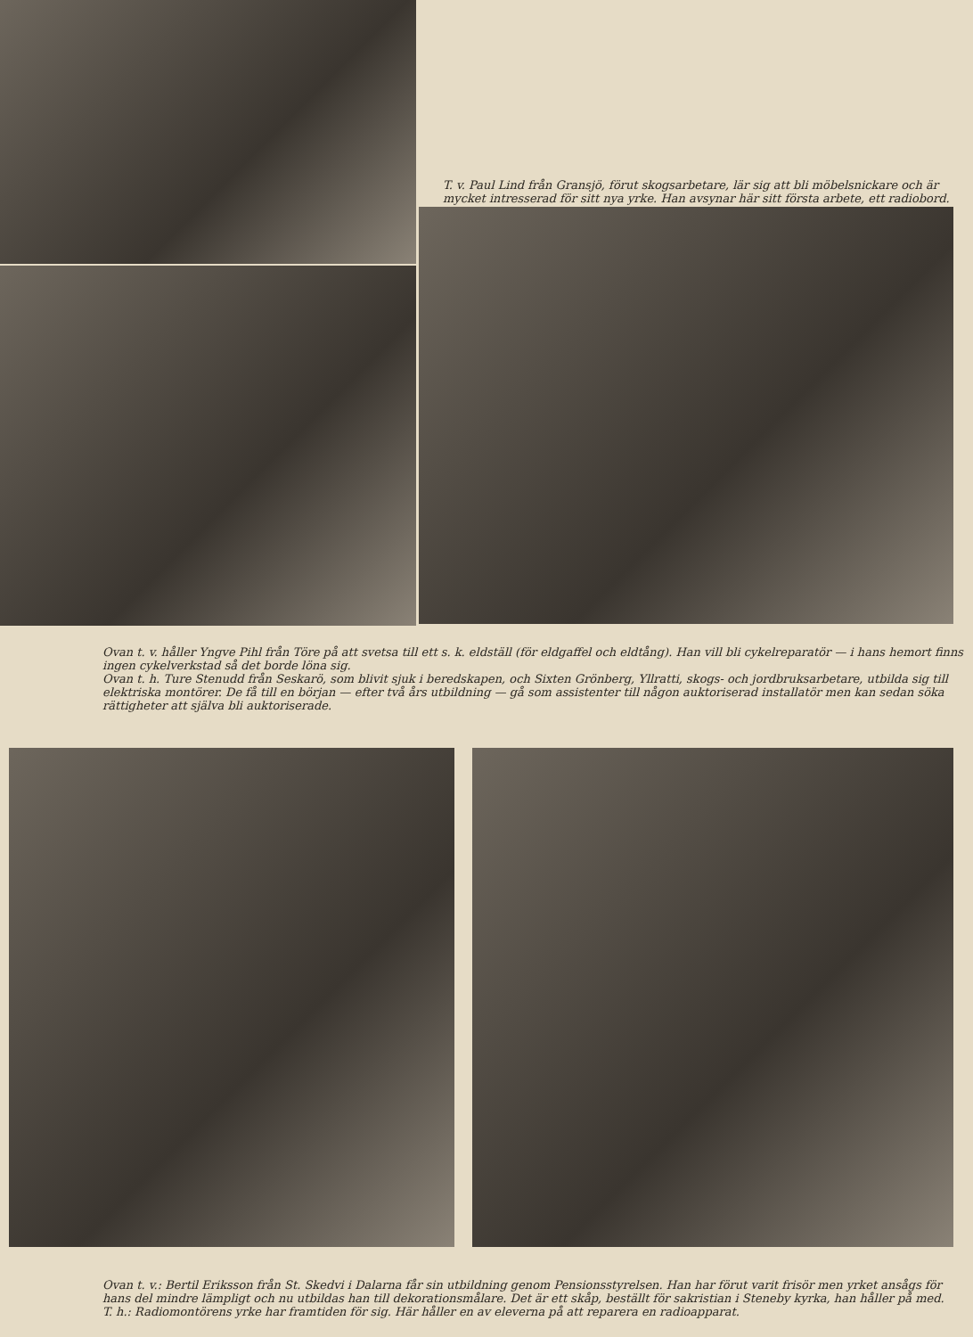T. v. Paul Lind från Gransjö, förut skogsarbetare, lär sig att bli möbelsnickare och är mycket intresserad för sitt nya yrke. Han avsynar här sitt första arbete, ett radiobord.
Ovan t. v. håller Yngve Pihl från Töre på att svetsa till ett s. k. eldställ (för eldgaffel och eldtång). Han vill bli cykelreparatör — i hans hemort finns ingen cykelverkstad så det borde löna sig.
Ovan t. h. Ture Stenudd från Seskarö, som blivit sjuk i beredskapen, och Sixten Grönberg, Yllratti, skogs- och jordbruksarbetare, utbilda sig till elektriska montörer. De få till en början — efter två års utbildning — gå som assistenter till någon auktoriserad installatör men kan sedan söka rättigheter att själva bli auktoriserade.
Ovan t. v.: Bertil Eriksson från St. Skedvi i Dalarna får sin utbildning genom Pensionsstyrelsen. Han har förut varit frisör men yrket ansågs för hans del mindre lämpligt och nu utbildas han till dekorationsmålare. Det är ett skåp, beställt för sakristian i Steneby kyrka, han håller på med.
T. h.: Radiomontörens yrke har framtiden för sig. Här håller en av eleverna på att reparera en radioapparat.